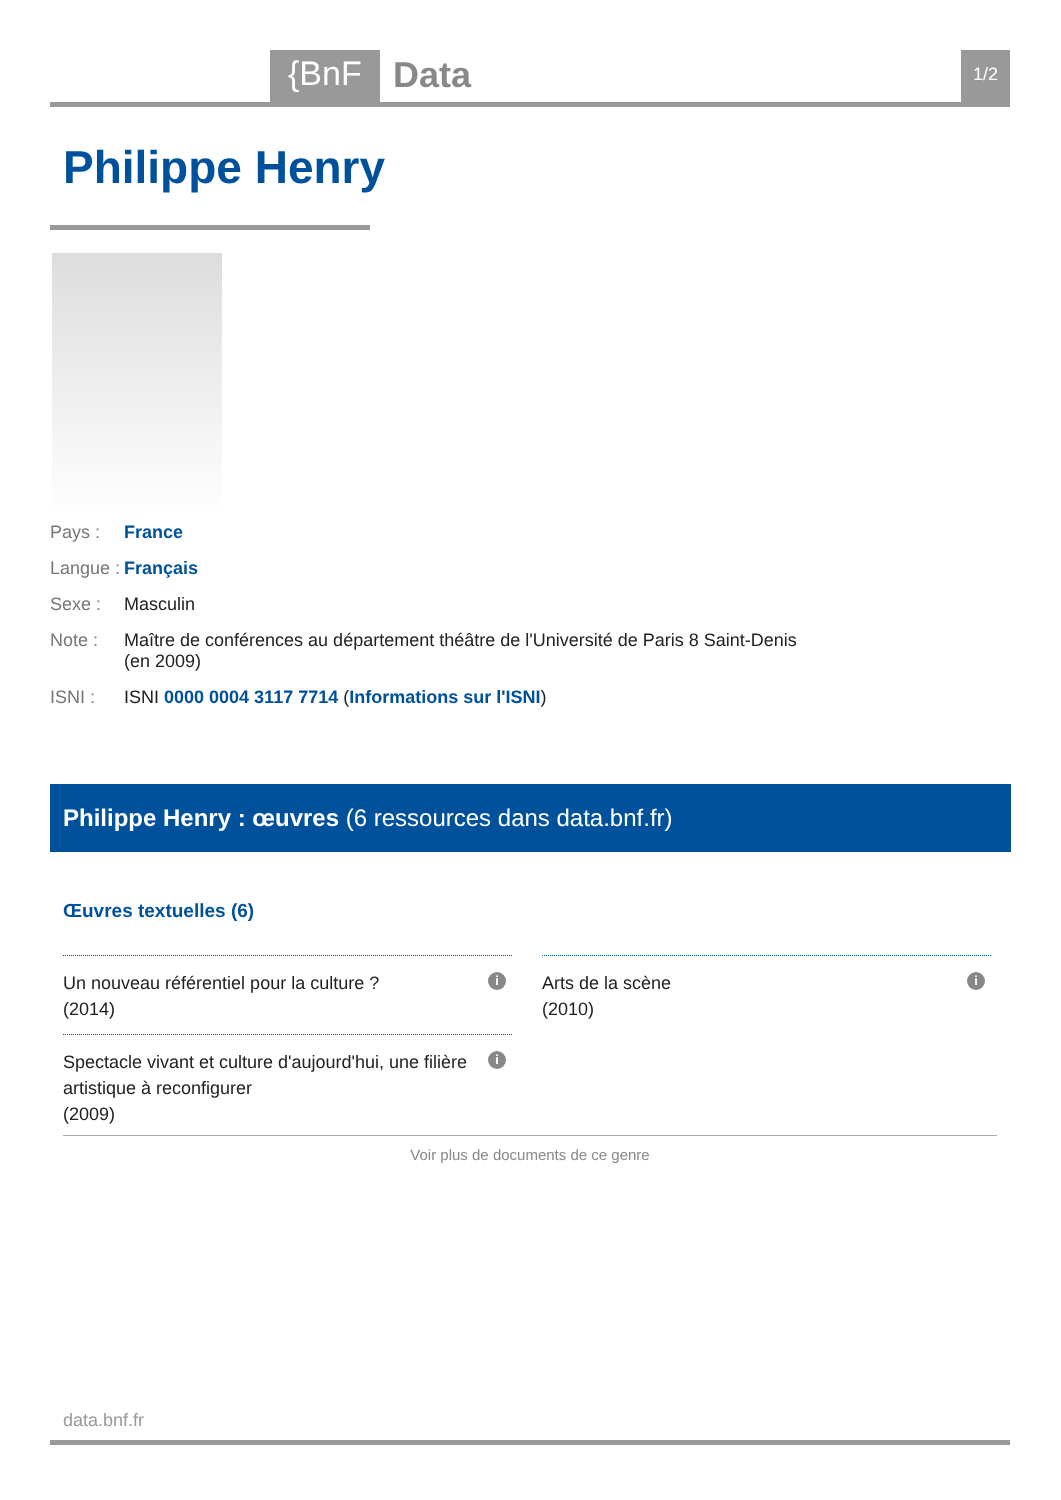{BnF Data 1/2
Philippe Henry
Pays : France
Langue : Français
Sexe : Masculin
Note : Maître de conférences au département théâtre de l'Université de Paris 8 Saint-Denis
(en 2009)
ISNI : ISNI 0000 0004 3117 7714 (Informations sur l'ISNI)
Philippe Henry : œuvres (6 ressources dans data.bnf.fr)
Œuvres textuelles (6)
Un nouveau référentiel pour la culture ?
(2014)
i
Arts de la scène
(2010)
i
Spectacle vivant et culture d'aujourd'hui, une filière
artistique à reconfigurer
(2009)
i
Voir plus de documents de ce genre
data.bnf.fr